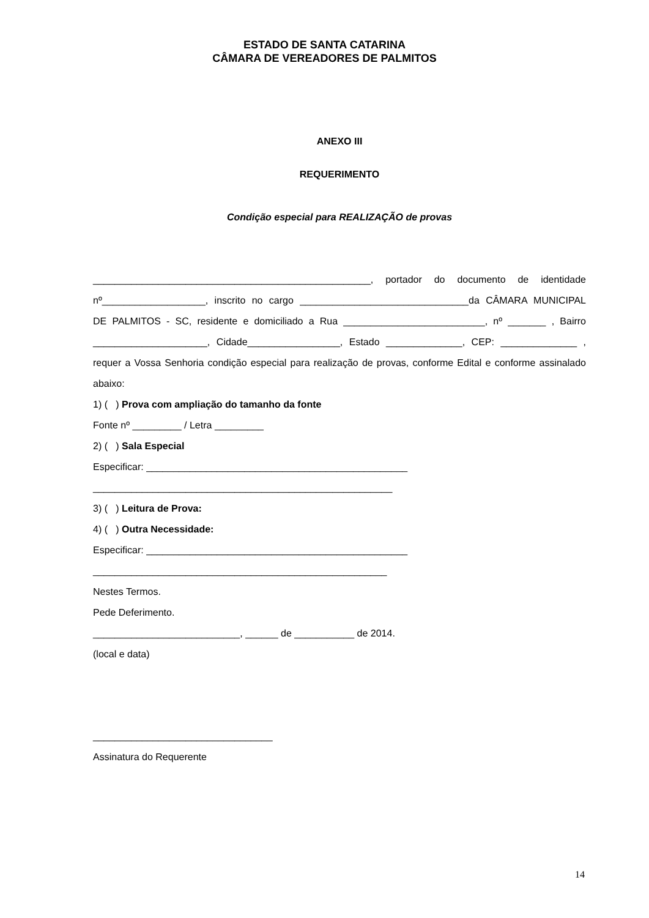ESTADO DE SANTA CATARINA
CÂMARA DE VEREADORES DE PALMITOS
ANEXO III
REQUERIMENTO
Condição especial para REALIZAÇÃO de provas
___________________________________________________, portador do documento de identidade
nº___________________, inscrito no cargo _______________________________da CÂMARA MUNICIPAL
DE PALMITOS - SC, residente e domiciliado a Rua __________________________, nº _______ , Bairro
_____________________, Cidade_________________, Estado ______________, CEP: ______________ ,
requer a Vossa Senhoria condição especial para realização de provas, conforme Edital e conforme assinalado
abaixo:
1) ( ) Prova com ampliação do tamanho da fonte
Fonte nº _________ / Letra _________
2) ( ) Sala Especial
Especificar: ________________________________________________
_______________________________________________________
3) ( ) Leitura de Prova:
4) ( ) Outra Necessidade:
Especificar: ________________________________________________
______________________________________________________
Nestes Termos.
Pede Deferimento.
___________________________, ______ de ___________ de 2014.
(local e data)
_________________________________
Assinatura do Requerente
14